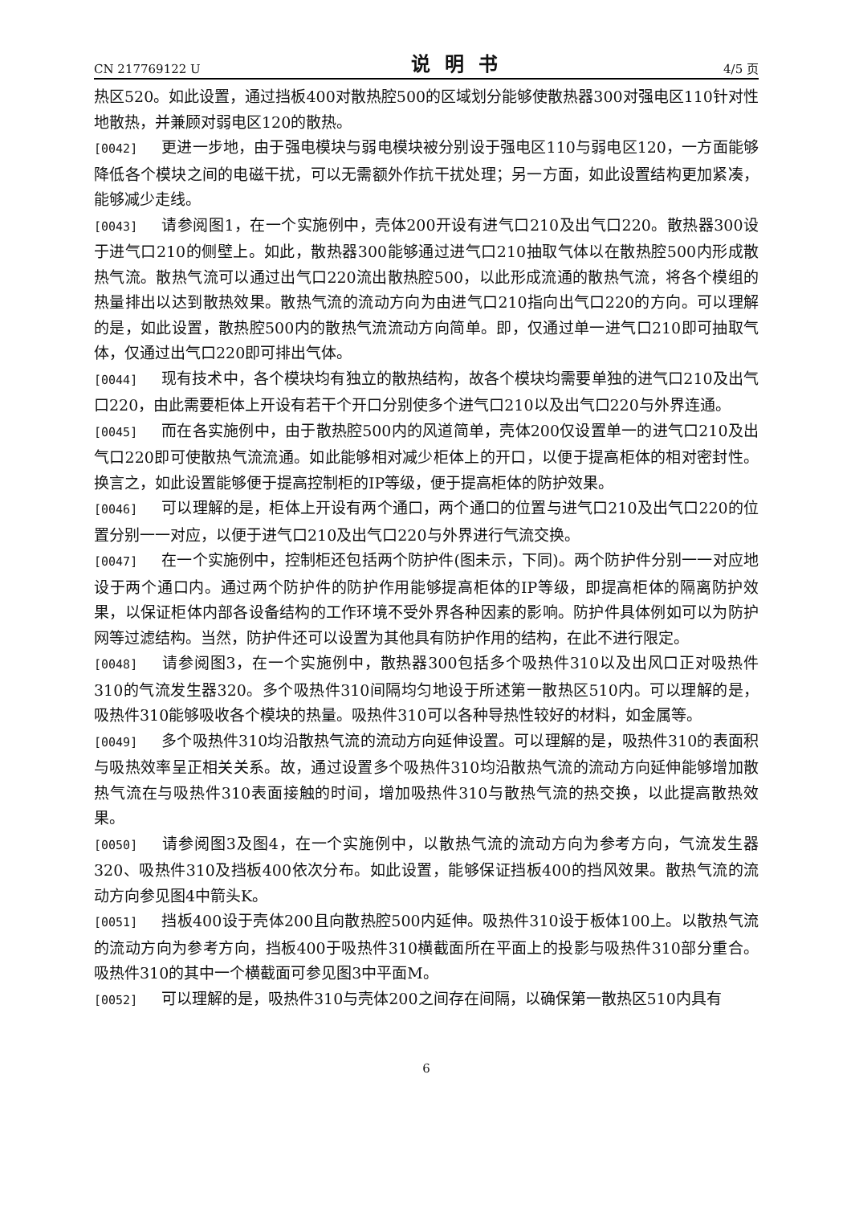CN 217769122 U 说明书 4/5 页
热区520。如此设置，通过挡板400对散热腔500的区域划分能够使散热器300对强电区110针对性地散热，并兼顾对弱电区120的散热。
[0042] 更进一步地，由于强电模块与弱电模块被分别设于强电区110与弱电区120，一方面能够降低各个模块之间的电磁干扰，可以无需额外作抗干扰处理；另一方面，如此设置结构更加紧凑，能够减少走线。
[0043] 请参阅图1，在一个实施例中，壳体200开设有进气口210及出气口220。散热器300设于进气口210的侧壁上。如此，散热器300能够通过进气口210抽取气体以在散热腔500内形成散热气流。散热气流可以通过出气口220流出散热腔500，以此形成流通的散热气流，将各个模组的热量排出以达到散热效果。散热气流的流动方向为由进气口210指向出气口220的方向。可以理解的是，如此设置，散热腔500内的散热气流流动方向简单。即，仅通过单一进气口210即可抽取气体，仅通过出气口220即可排出气体。
[0044] 现有技术中，各个模块均有独立的散热结构，故各个模块均需要单独的进气口210及出气口220，由此需要柜体上开设有若干个开口分别使多个进气口210以及出气口220与外界连通。
[0045] 而在各实施例中，由于散热腔500内的风道简单，壳体200仅设置单一的进气口210及出气口220即可使散热气流流通。如此能够相对减少柜体上的开口，以便于提高柜体的相对密封性。换言之，如此设置能够便于提高控制柜的IP等级，便于提高柜体的防护效果。
[0046] 可以理解的是，柜体上开设有两个通口，两个通口的位置与进气口210及出气口220的位置分别一一对应，以便于进气口210及出气口220与外界进行气流交换。
[0047] 在一个实施例中，控制柜还包括两个防护件(图未示，下同)。两个防护件分别一一对应地设于两个通口内。通过两个防护件的防护作用能够提高柜体的IP等级，即提高柜体的隔离防护效果，以保证柜体内部各设备结构的工作环境不受外界各种因素的影响。防护件具体例如可以为防护网等过滤结构。当然，防护件还可以设置为其他具有防护作用的结构，在此不进行限定。
[0048] 请参阅图3，在一个实施例中，散热器300包括多个吸热件310以及出风口正对吸热件310的气流发生器320。多个吸热件310间隔均匀地设于所述第一散热区510内。可以理解的是，吸热件310能够吸收各个模块的热量。吸热件310可以各种导热性较好的材料，如金属等。
[0049] 多个吸热件310均沿散热气流的流动方向延伸设置。可以理解的是，吸热件310的表面积与吸热效率呈正相关关系。故，通过设置多个吸热件310均沿散热气流的流动方向延伸能够增加散热气流在与吸热件310表面接触的时间，增加吸热件310与散热气流的热交换，以此提高散热效果。
[0050] 请参阅图3及图4，在一个实施例中，以散热气流的流动方向为参考方向，气流发生器320、吸热件310及挡板400依次分布。如此设置，能够保证挡板400的挡风效果。散热气流的流动方向参见图4中箭头K。
[0051] 挡板400设于壳体200且向散热腔500内延伸。吸热件310设于板体100上。以散热气流的流动方向为参考方向，挡板400于吸热件310横截面所在平面上的投影与吸热件310部分重合。吸热件310的其中一个横截面可参见图3中平面M。
[0052] 可以理解的是，吸热件310与壳体200之间存在间隔，以确保第一散热区510内具有
6